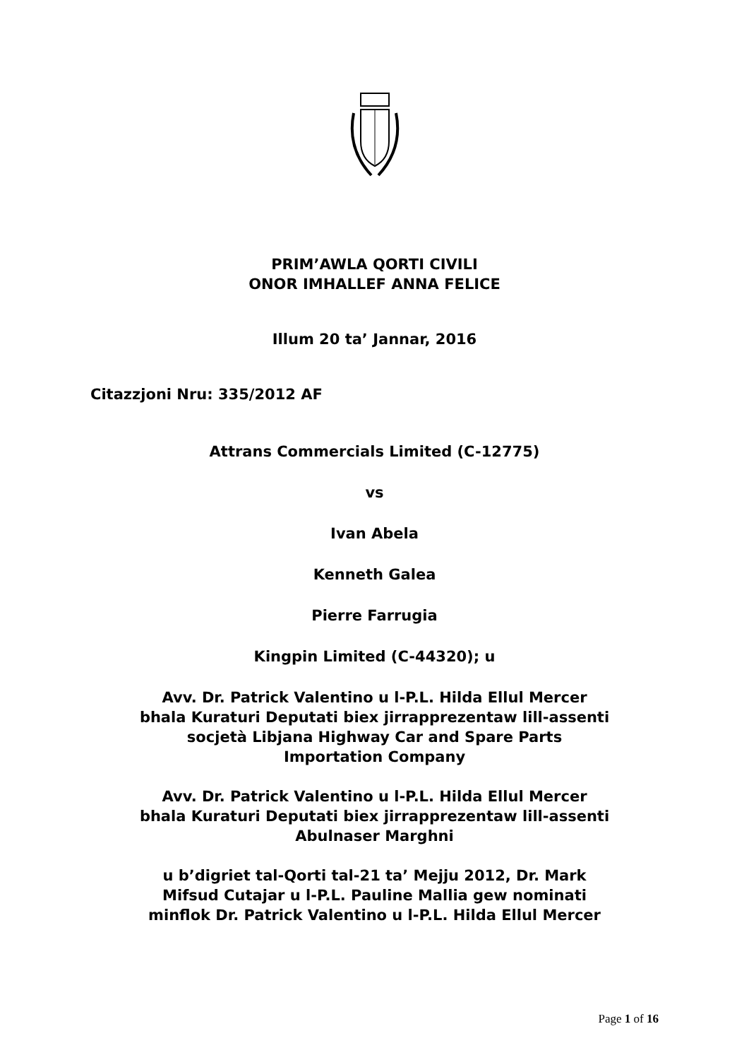PRIM’AWLA QORTI CIVILI
ONOR IMHALLEF ANNA FELICE
Illum 20 ta’ Jannar, 2016
Citazzjoni Nru: 335/2012 AF
Attrans Commercials Limited (C-12775)
vs
Ivan Abela
Kenneth Galea
Pierre Farrugia
Kingpin Limited (C-44320); u
Avv. Dr. Patrick Valentino u l-P.L. Hilda Ellul Mercer
bhala Kuraturi Deputati biex jirrapprezentaw lill-assenti
socjetà Libjana Highway Car and Spare Parts
Importation Company
Avv. Dr. Patrick Valentino u l-P.L. Hilda Ellul Mercer
bhala Kuraturi Deputati biex jirrapprezentaw lill-assenti
Abulnaser Marghni
u b’digriet tal-Qorti tal-21 ta’ Mejju 2012, Dr. Mark
Mifsud Cutajar u l-P.L. Pauline Mallia gew nominati
minflok Dr. Patrick Valentino u l-P.L. Hilda Ellul Mercer
Page 1 of 16